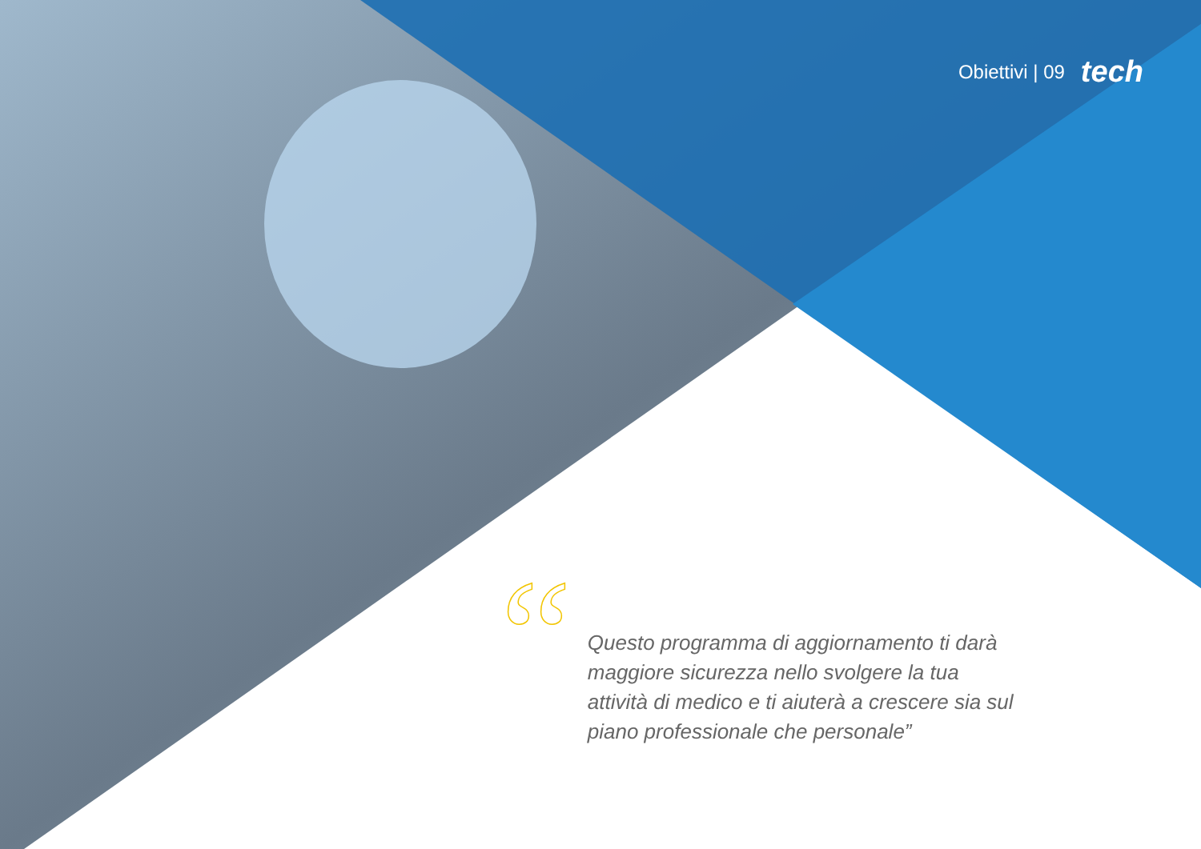Obiettivi | 09 tech
“
Questo programma di aggiornamento ti darà maggiore sicurezza nello svolgere la tua attività di medico e ti aiuterà a crescere sia sul piano professionale che personale”